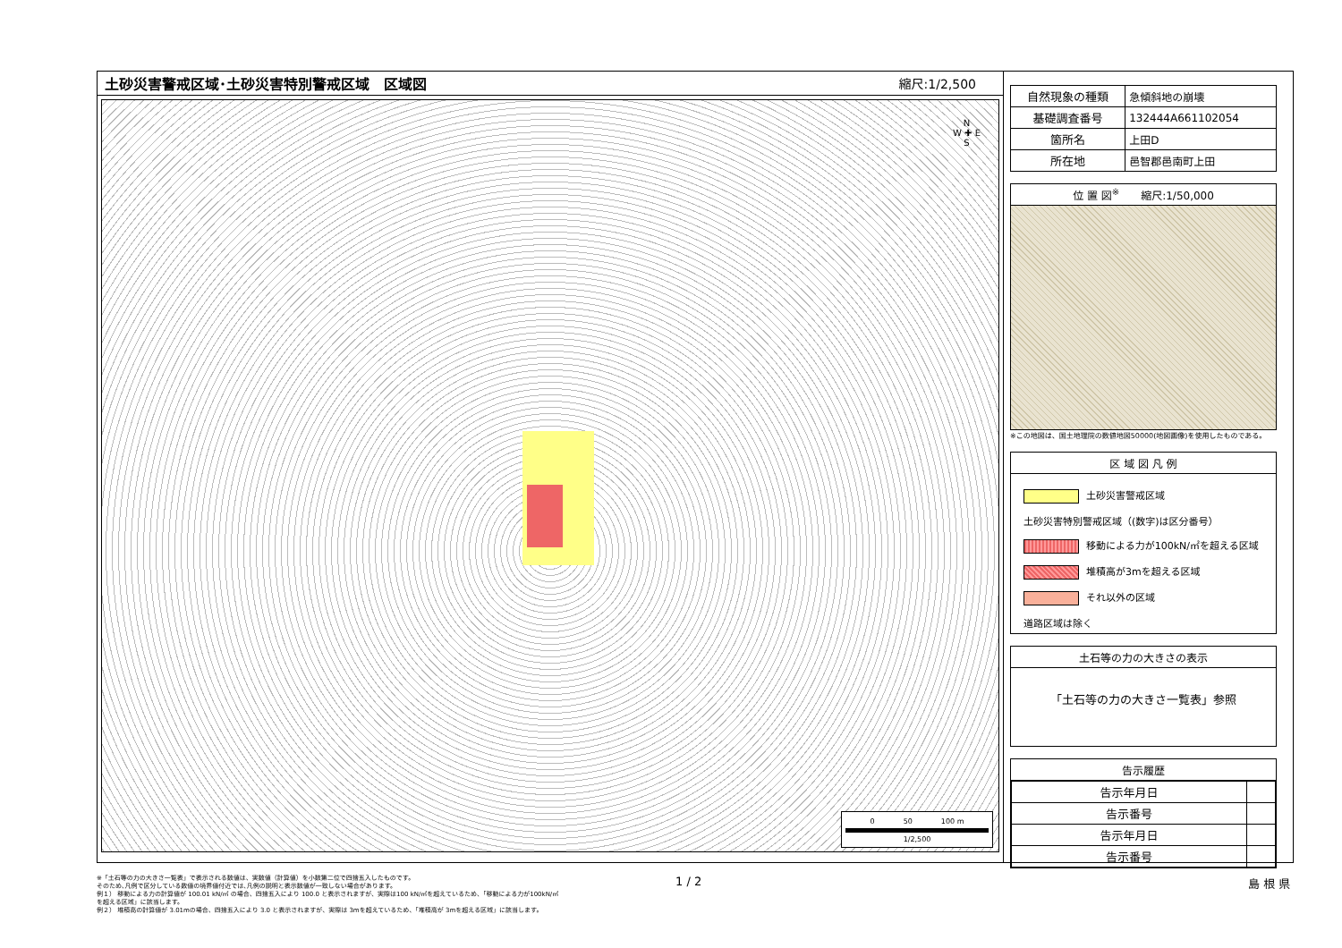土砂災害警戒区域･土砂災害特別警戒区域　区域図 縮尺:1/2,500
N
W ✚ E
S
0　　　　50　　　　100 m
1/2,500
| 自然現象の種類 | 急傾斜地の崩壊 |
| 基礎調査番号 | 132444A661102054 |
| 箇所名 | 上田D |
| 所在地 | 邑智郡邑南町上田 |
位 置 図<sup>※</sup>　　縮尺:1/50,000
※この地図は、国土地理院の数値地図50000(地図画像)を使用したものである。
区 域 図 凡 例
土砂災害警戒区域
土砂災害特別警戒区域（(数字)は区分番号）
移動による力が100kN/㎡を超える区域
堆積高が3mを超える区域
それ以外の区域
道路区域は除く
土石等の力の大きさの表示
「土石等の力の大きさ一覧表」参照
告示履歴
| 告示年月日 | |
| 告示番号 | |
| 告示年月日 | |
| 告示番号 | |
※「土石等の力の大きさ一覧表」で表示される数値は、実数値（計算値）を小数第二位で四捨五入したものです。
そのため､凡例で区分している数値の境界値付近では､凡例の説明と表示数値が一致しない場合があります。
例１） 移動による力の計算値が 100.01 kN/㎡ の場合、四捨五入により 100.0 と表示されますが、実際は100 kN/㎡を超えているため、「移動による力が100kN/㎡を超える区域」に該当します。
例２） 堆積高の計算値が 3.01mの場合、四捨五入により 3.0 と表示されますが、実際は 3mを超えているため、「堆積高が 3mを超える区域」に該当します。
1 / 2 島 根 県